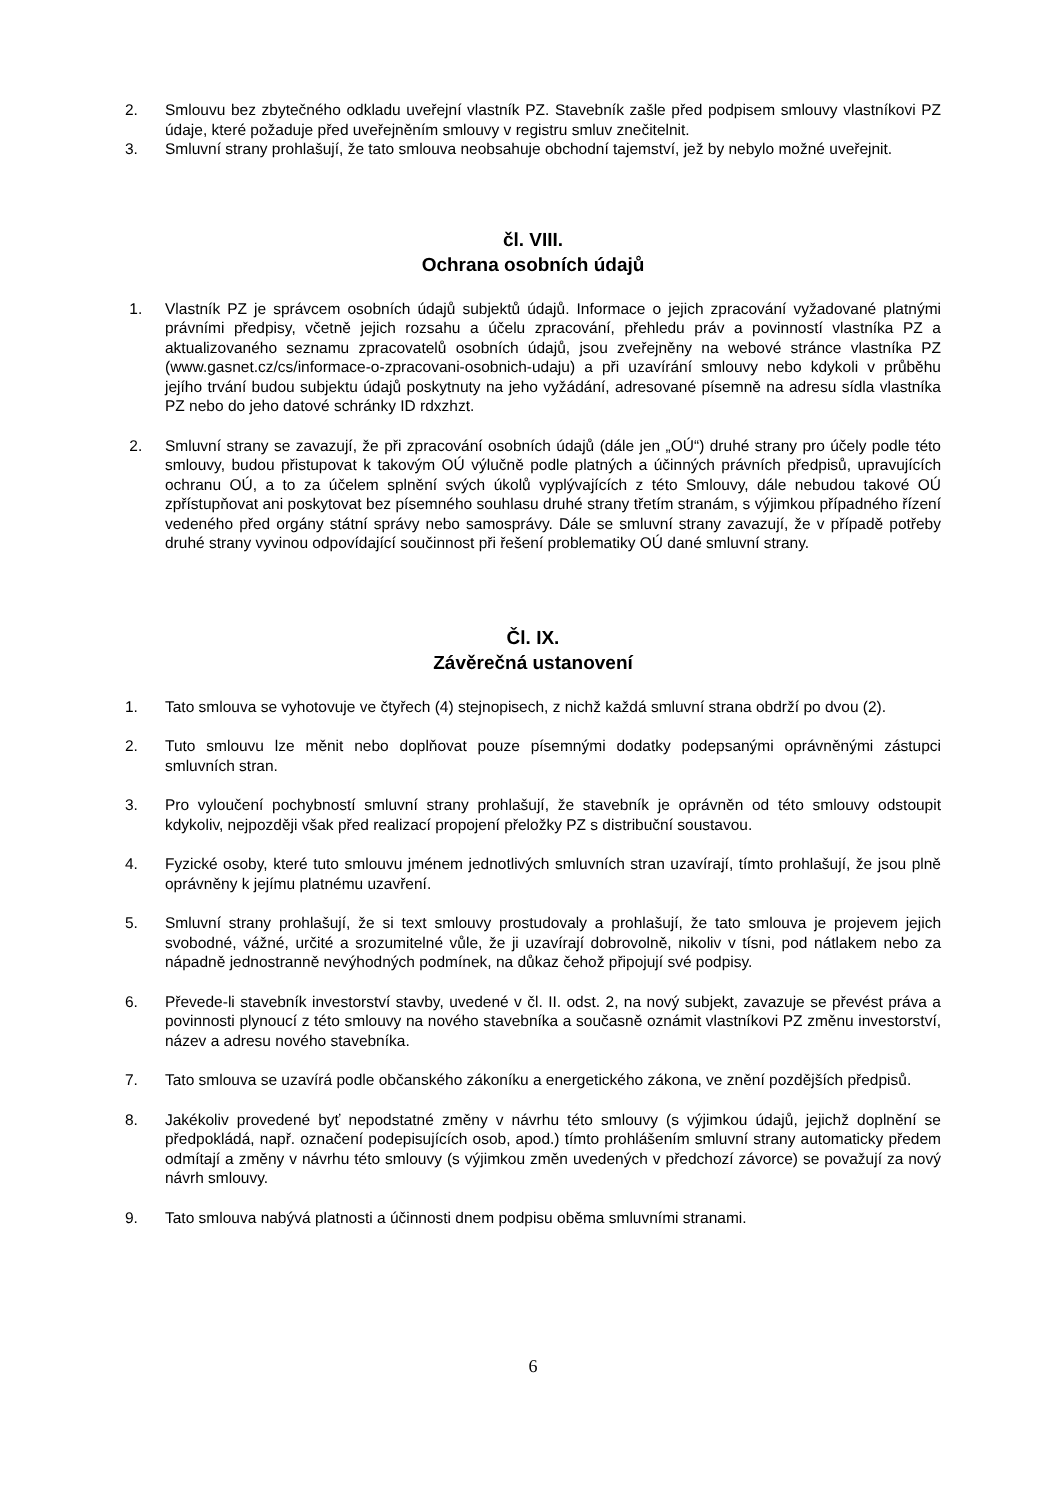2. Smlouvu bez zbytečného odkladu uveřejní vlastník PZ. Stavebník zašle před podpisem smlouvy vlastníkovi PZ údaje, které požaduje před uveřejněním smlouvy v registru smluv znečitelnit.
3. Smluvní strany prohlašují, že tato smlouva neobsahuje obchodní tajemství, jež by nebylo možné uveřejnit.
čl. VIII.
Ochrana osobních údajů
1. Vlastník PZ je správcem osobních údajů subjektů údajů. Informace o jejich zpracování vyžadované platnými právními předpisy, včetně jejich rozsahu a účelu zpracování, přehledu práv a povinností vlastníka PZ a aktualizovaného seznamu zpracovatelů osobních údajů, jsou zveřejněny na webové stránce vlastníka PZ (www.gasnet.cz/cs/informace-o-zpracovani-osobnich-udaju) a při uzavírání smlouvy nebo kdykoli v průběhu jejího trvání budou subjektu údajů poskytnuty na jeho vyžádání, adresované písemně na adresu sídla vlastníka PZ nebo do jeho datové schránky ID rdxzhzt.
2. Smluvní strany se zavazují, že při zpracování osobních údajů (dále jen „OÚ“) druhé strany pro účely podle této smlouvy, budou přistupovat k takovým OÚ výlučně podle platných a účinných právních předpisů, upravujících ochranu OÚ, a to za účelem splnění svých úkolů vyplývajících z této Smlouvy, dále nebudou takové OÚ zpřístupňovat ani poskytovat bez písemného souhlasu druhé strany třetím stranám, s výjimkou případného řízení vedeného před orgány státní správy nebo samosprávy. Dále se smluvní strany zavazují, že v případě potřeby druhé strany vyvinou odpovídající součinnost při řešení problematiky OÚ dané smluvní strany.
Čl. IX.
Závěrečná ustanovení
1. Tato smlouva se vyhotovuje ve čtyřech (4) stejnopisech, z nichž každá smluvní strana obdrží po dvou (2).
2. Tuto smlouvu lze měnit nebo doplňovat pouze písemnými dodatky podepsanými oprávněnými zástupci smluvních stran.
3. Pro vyloučení pochybností smluvní strany prohlašují, že stavebník je oprávněn od této smlouvy odstoupit kdykoliv, nejpozději však před realizací propojení přeložky PZ s distribuční soustavou.
4. Fyzické osoby, které tuto smlouvu jménem jednotlivých smluvních stran uzavírají, tímto prohlašují, že jsou plně oprávněny k jejímu platnému uzavření.
5. Smluvní strany prohlašují, že si text smlouvy prostudovaly a prohlašují, že tato smlouva je projevem jejich svobodné, vážné, určité a srozumitelné vůle, že ji uzavírají dobrovolně, nikoliv v tísni, pod nátlakem nebo za nápadně jednostranně nevýhodných podmínek, na důkaz čehož připojují své podpisy.
6. Převede-li stavebník investorství stavby, uvedené v čl. II. odst. 2, na nový subjekt, zavazuje se převést práva a povinnosti plynoucí z této smlouvy na nového stavebníka a současně oznámit vlastníkovi PZ změnu investorství, název a adresu nového stavebníka.
7. Tato smlouva se uzavírá podle občanského zákoníku a energetického zákona, ve znění pozdějších předpisů.
8. Jakékoliv provedené byť nepodstatné změny v návrhu této smlouvy (s výjimkou údajů, jejichž doplnění se předpokládá, např. označení podepisujících osob, apod.) tímto prohlášením smluvní strany automaticky předem odmítají a změny v návrhu této smlouvy (s výjimkou změn uvedených v předchozí závorce) se považují za nový návrh smlouvy.
9. Tato smlouva nabývá platnosti a účinnosti dnem podpisu oběma smluvními stranami.
6